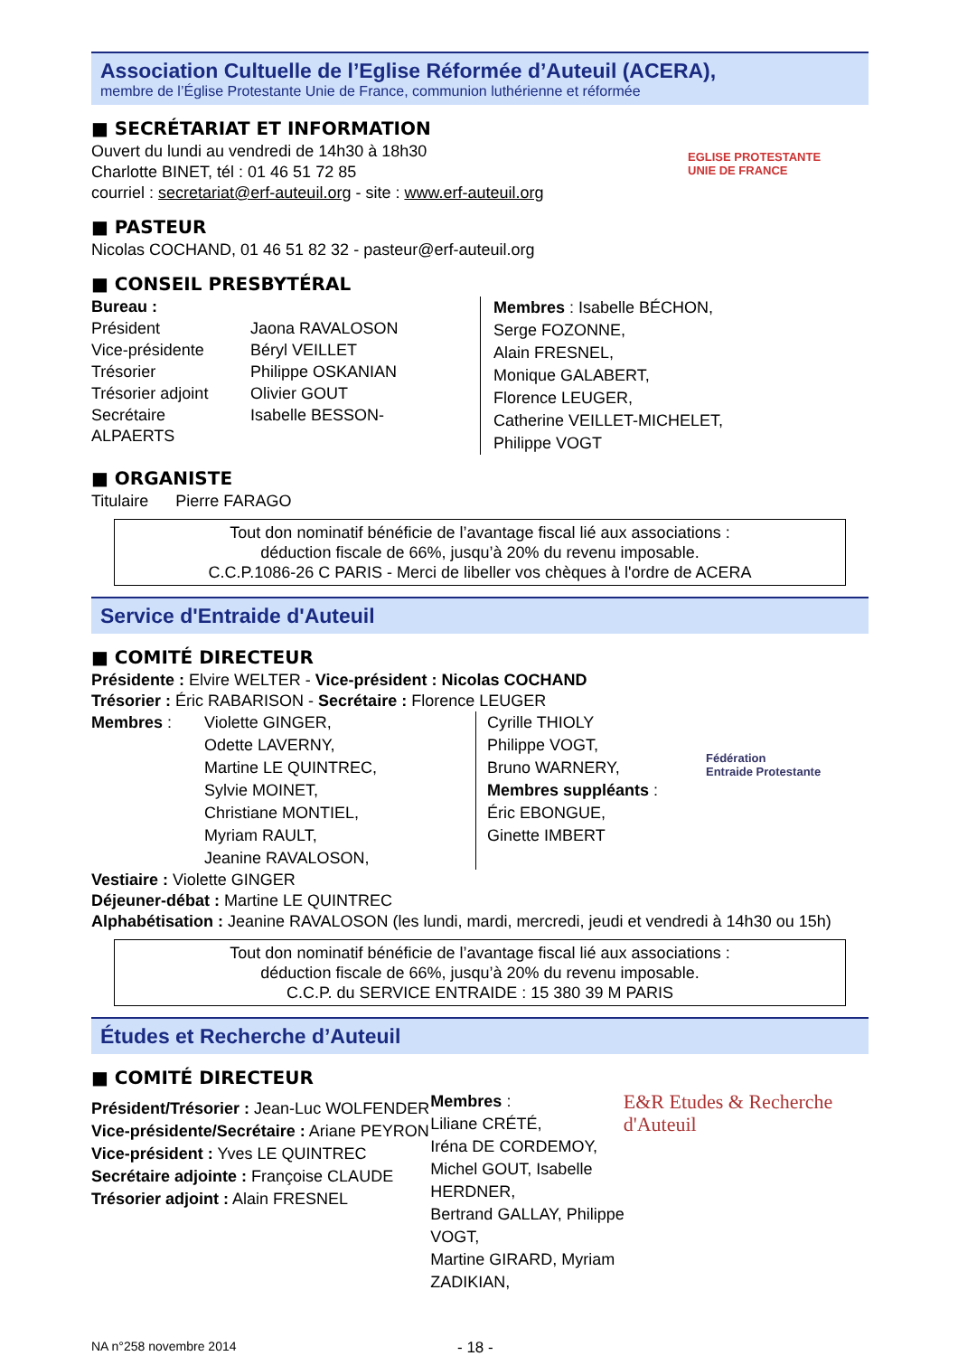Association Cultuelle de l’Eglise Réformée d’Auteuil (ACERA),
membre de l’Église Protestante Unie de France, communion luthérienne et réformée
■ SECRÉTARIAT ET INFORMATION
Ouvert du lundi au vendredi de 14h30 à 18h30
Charlotte BINET, tél : 01 46 51 72 85
courriel : secretariat@erf-auteuil.org - site : www.erf-auteuil.org
EGLISE PROTESTANTE
UNIE DE FRANCE
■ PASTEUR
Nicolas COCHAND, 01 46 51 82 32 - pasteur@erf-auteuil.org
■ CONSEIL PRESBYTÉRAL
Bureau :
| Président | Jaona RAVALOSON |
| Vice-présidente | Béryl VEILLET |
| Trésorier | Philippe OSKANIAN |
| Trésorier adjoint | Olivier GOUT |
| Secrétaire | Isabelle BESSON- |
ALPAERTS
Membres : Isabelle BÉCHON,
Serge FOZONNE,
Alain FRESNEL,
Monique GALABERT,
Florence LEUGER,
Catherine VEILLET-MICHELET,
Philippe VOGT
■ ORGANISTE
Titulaire Pierre FARAGO
Tout don nominatif bénéficie de l’avantage fiscal lié aux associations :
déduction fiscale de 66%, jusqu’à 20% du revenu imposable.
C.C.P.1086-26 C PARIS - Merci de libeller vos chèques à l'ordre de ACERA
Service d'Entraide d'Auteuil
■ COMITÉ DIRECTEUR
Présidente : Elvire WELTER - Vice-président : Nicolas COCHAND
Trésorier : Éric RABARISON - Secrétaire : Florence LEUGER
Membres : Violette GINGER,
Odette LAVERNY,
Martine LE QUINTREC,
Sylvie MOINET,
Christiane MONTIEL,
Myriam RAULT,
Jeanine RAVALOSON,
Cyrille THIOLY
Philippe VOGT,
Bruno WARNERY,
Membres suppléants :
Éric EBONGUE,
Ginette IMBERT
Fédération
Entraide Protestante
Vestiaire : Violette GINGER
Déjeuner-débat : Martine LE QUINTREC
Alphabétisation : Jeanine RAVALOSON (les lundi, mardi, mercredi, jeudi et vendredi à 14h30 ou 15h)
Tout don nominatif bénéficie de l’avantage fiscal lié aux associations :
déduction fiscale de 66%, jusqu’à 20% du revenu imposable.
C.C.P. du SERVICE ENTRAIDE : 15 380 39 M PARIS
Études et Recherche d’Auteuil
■ COMITÉ DIRECTEUR
Président/Trésorier : Jean-Luc WOLFENDER
Vice-présidente/Secrétaire : Ariane PEYRON
Vice-président : Yves LE QUINTREC
Secrétaire adjointe : Françoise CLAUDE
Trésorier adjoint : Alain FRESNEL
Membres :
Liliane CRÉTÉ,
Iréna DE CORDEMOY,
Michel GOUT, Isabelle HERDNER,
Bertrand GALLAY, Philippe VOGT,
Martine GIRARD, Myriam ZADIKIAN,
E&R Etudes & Recherche d'Auteuil
NA n°258 novembre 2014 - 18 -